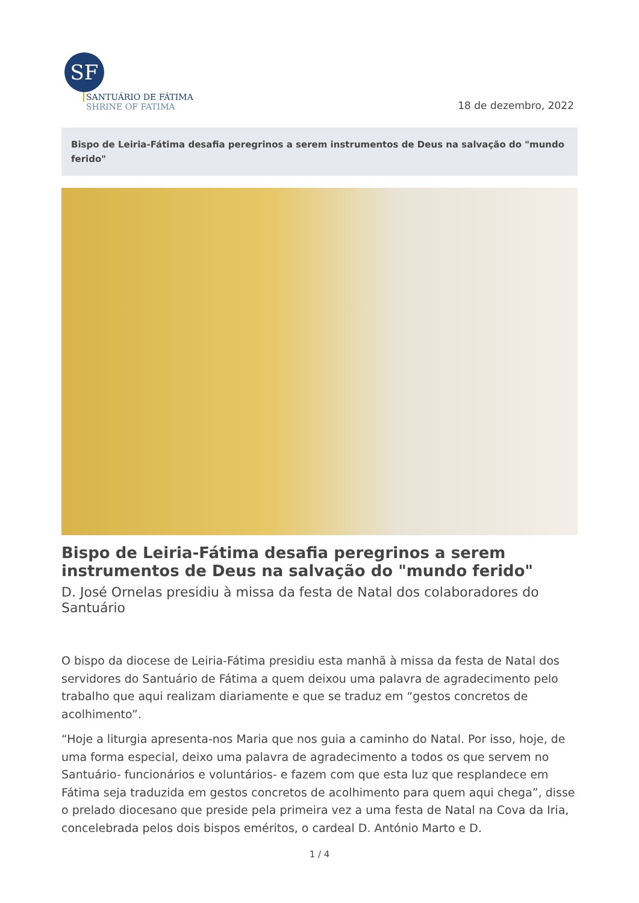SF
SANTUÁRIO DE FÁTIMA
SHRINE OF FATIMA
18 de dezembro, 2022
Bispo de Leiria-Fátima desafia peregrinos a serem instrumentos de Deus na salvação do "mundo ferido"
Bispo de Leiria-Fátima desafia peregrinos a serem instrumentos de Deus na salvação do "mundo ferido"
D. José Ornelas presidiu à missa da festa de Natal dos colaboradores do Santuário
O bispo da diocese de Leiria-Fátima presidiu esta manhã à missa da festa de Natal dos servidores do Santuário de Fátima a quem deixou uma palavra de agradecimento pelo trabalho que aqui realizam diariamente e que se traduz em “gestos concretos de acolhimento”.
“Hoje a liturgia apresenta-nos Maria que nos guia a caminho do Natal. Por isso, hoje, de uma forma especial, deixo uma palavra de agradecimento a todos os que servem no Santuário- funcionários e voluntários- e fazem com que esta luz que resplandece em Fátima seja traduzida em gestos concretos de acolhimento para quem aqui chega”, disse o prelado diocesano que preside pela primeira vez a uma festa de Natal na Cova da Iria, concelebrada pelos dois bispos eméritos, o cardeal D. António Marto e D.
1 / 4